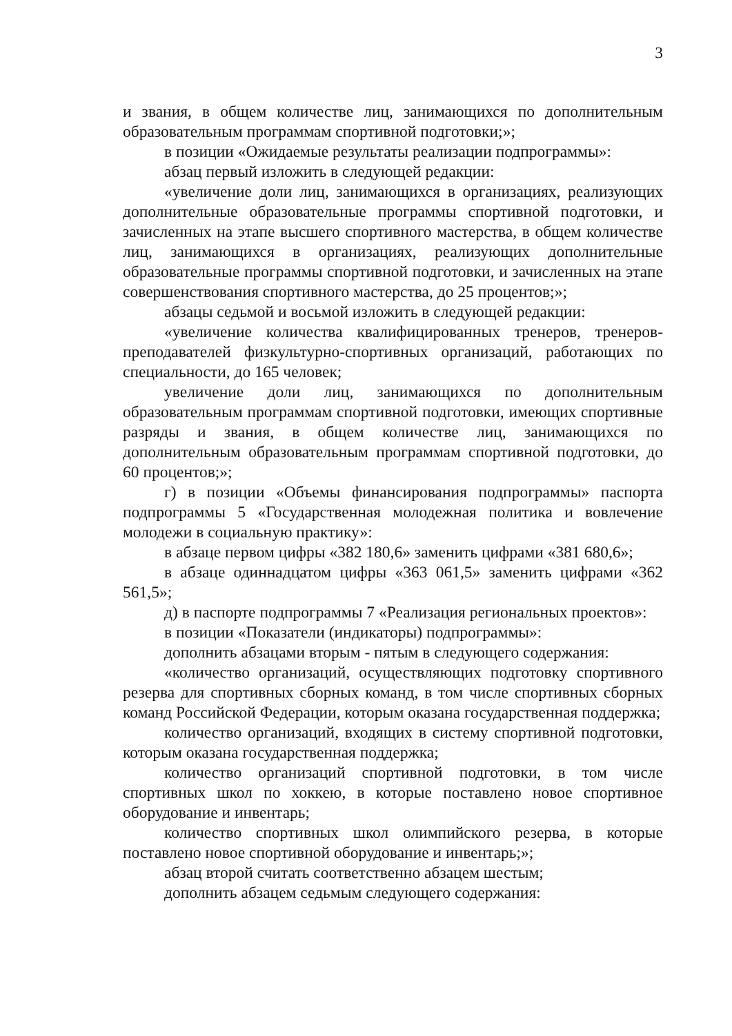3
и звания, в общем количестве лиц, занимающихся по дополнительным образовательным программам спортивной подготовки;»;
в позиции «Ожидаемые результаты реализации подпрограммы»:
абзац первый изложить в следующей редакции:
«увеличение доли лиц, занимающихся в организациях, реализующих дополнительные образовательные программы спортивной подготовки, и зачисленных на этапе высшего спортивного мастерства, в общем количестве лиц, занимающихся в организациях, реализующих дополнительные образовательные программы спортивной подготовки, и зачисленных на этапе совершенствования спортивного мастерства, до 25 процентов;»;
абзацы седьмой и восьмой изложить в следующей редакции:
«увеличение количества квалифицированных тренеров, тренеров-преподавателей физкультурно-спортивных организаций, работающих по специальности, до 165 человек;
увеличение доли лиц, занимающихся по дополнительным образовательным программам спортивной подготовки, имеющих спортивные разряды и звания, в общем количестве лиц, занимающихся по дополнительным образовательным программам спортивной подготовки, до 60 процентов;»;
г) в позиции «Объемы финансирования подпрограммы» паспорта подпрограммы 5 «Государственная молодежная политика и вовлечение молодежи в социальную практику»:
в абзаце первом цифры «382 180,6» заменить цифрами «381 680,6»;
в абзаце одиннадцатом цифры «363 061,5» заменить цифрами «362 561,5»;
д) в паспорте подпрограммы 7 «Реализация региональных проектов»:
в позиции «Показатели (индикаторы) подпрограммы»:
дополнить абзацами вторым - пятым в следующего содержания:
«количество организаций, осуществляющих подготовку спортивного резерва для спортивных сборных команд, в том числе спортивных сборных команд Российской Федерации, которым оказана государственная поддержка;
количество организаций, входящих в систему спортивной подготовки, которым оказана государственная поддержка;
количество организаций спортивной подготовки, в том числе спортивных школ по хоккею, в которые поставлено новое спортивное оборудование и инвентарь;
количество спортивных школ олимпийского резерва, в которые поставлено новое спортивной оборудование и инвентарь;»;
абзац второй считать соответственно абзацем шестым;
дополнить абзацем седьмым следующего содержания: